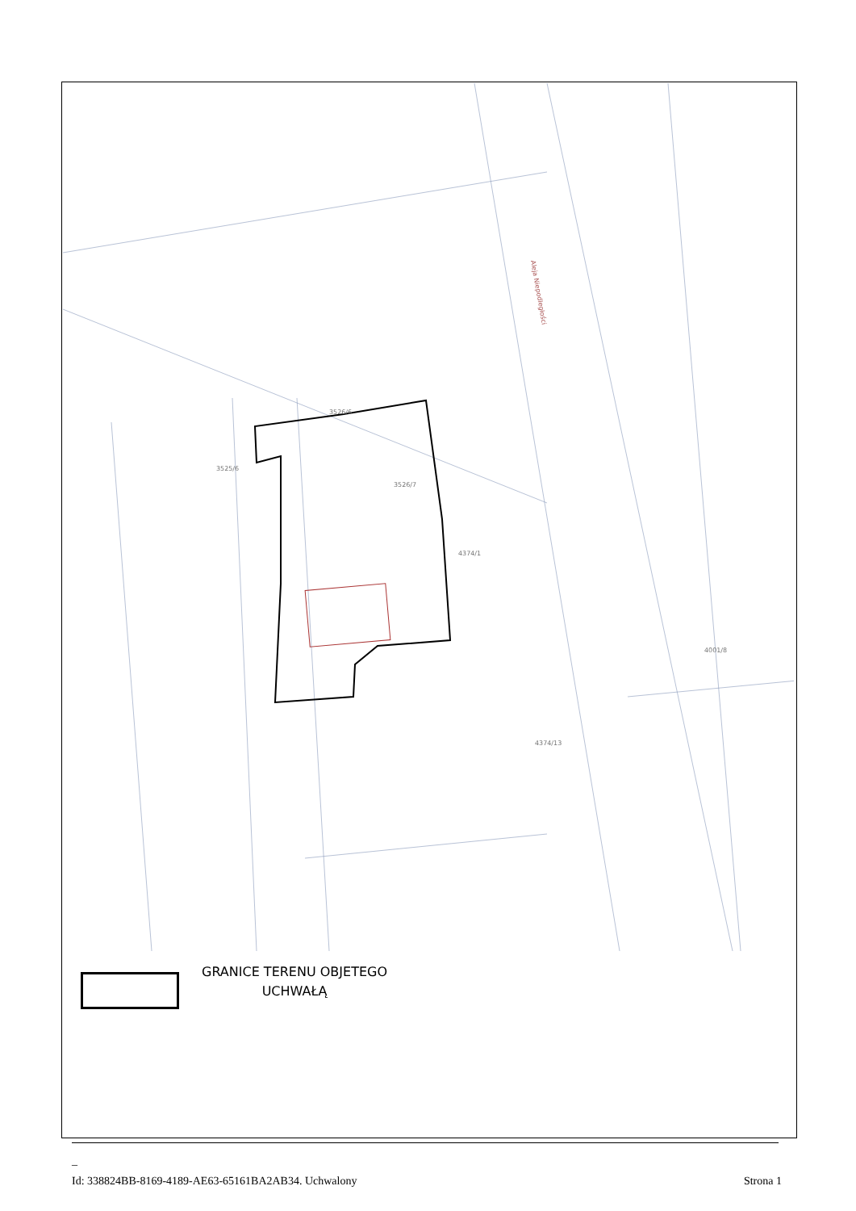4374/1
3526/7
4374/13
3526/6
4001/8
3525/6
Aleja Niepodległości
GRANICE TERENU OBJETEGO
UCHWAŁĄ
_
Id: 338824BB-8169-4189-AE63-65161BA2AB34. Uchwalony Strona 1